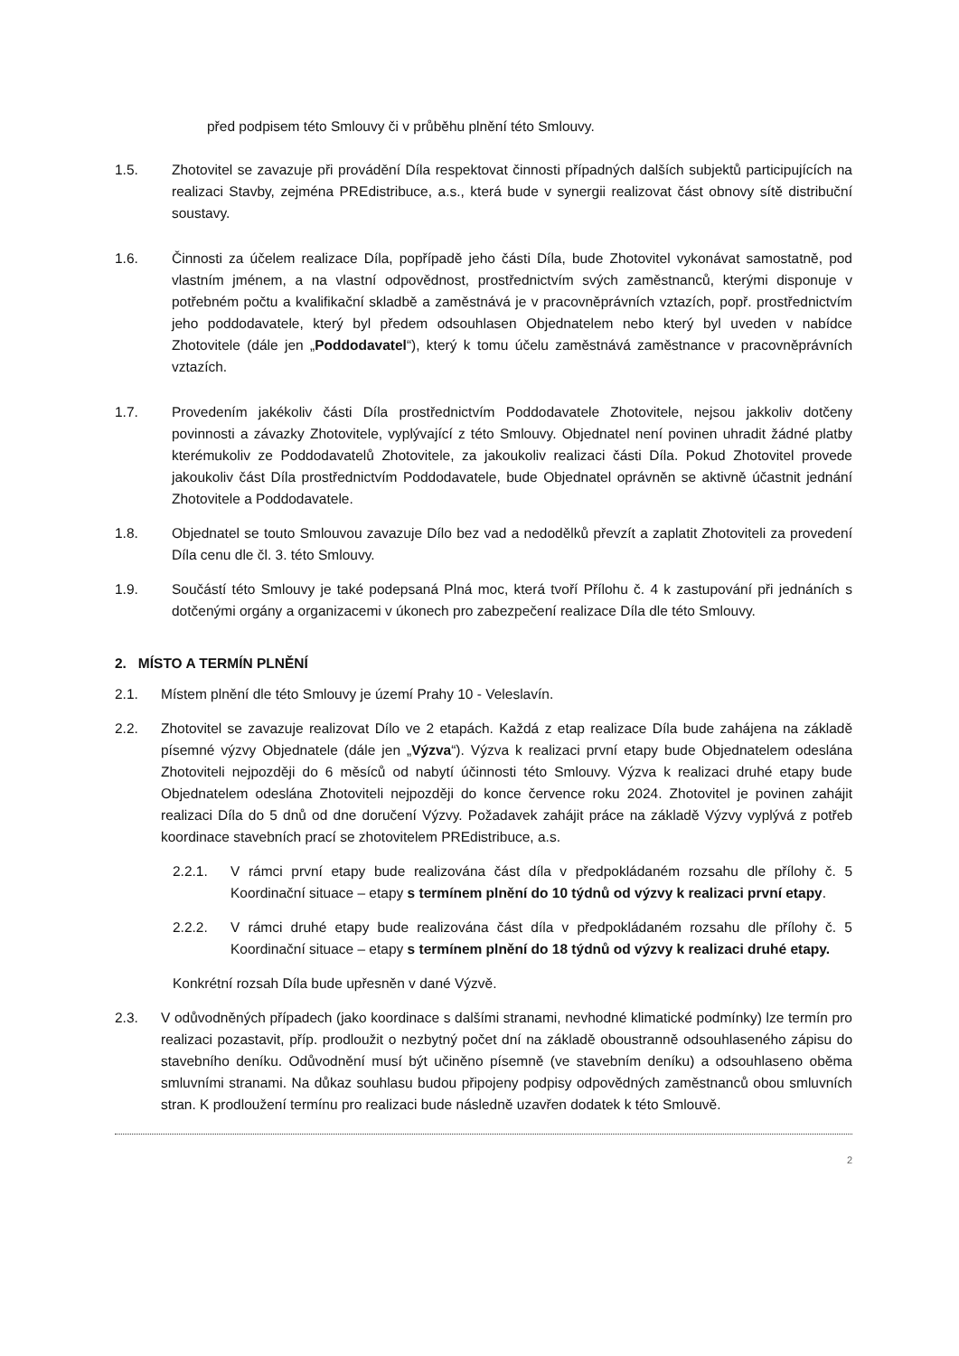před podpisem této Smlouvy či v průběhu plnění této Smlouvy.
1.5. Zhotovitel se zavazuje při provádění Díla respektovat činnosti případných dalších subjektů participujících na realizaci Stavby, zejména PREdistribuce, a.s., která bude v synergii realizovat část obnovy sítě distribuční soustavy.
1.6. Činnosti za účelem realizace Díla, popřípadě jeho části Díla, bude Zhotovitel vykonávat samostatně, pod vlastním jménem, a na vlastní odpovědnost, prostřednictvím svých zaměstnanců, kterými disponuje v potřebném počtu a kvalifikační skladbě a zaměstnává je v pracovněprávních vztazích, popř. prostřednictvím jeho poddodavatele, který byl předem odsouhlasen Objednatelem nebo který byl uveden v nabídce Zhotovitele (dále jen „Poddodavatel“), který k tomu účelu zaměstnává zaměstnance v pracovněprávních vztazích.
1.7. Provedením jakékoliv části Díla prostřednictvím Poddodavatele Zhotovitele, nejsou jakkoliv dotčeny povinnosti a závazky Zhotovitele, vyplývající z této Smlouvy. Objednatel není povinen uhradit žádné platby kterémukoliv ze Poddodavatelů Zhotovitele, za jakoukoliv realizaci části Díla. Pokud Zhotovitel provede jakoukoliv část Díla prostřednictvím Poddodavatele, bude Objednatel oprávněn se aktivně účastnit jednání Zhotovitele a Poddodavatele.
1.8. Objednatel se touto Smlouvou zavazuje Dílo bez vad a nedodělků převzít a zaplatit Zhotoviteli za provedení Díla cenu dle čl. 3. této Smlouvy.
1.9. Součástí této Smlouvy je také podepsaná Plná moc, která tvoří Přílohu č. 4 k zastupování při jednáních s dotčenými orgány a organizacemi v úkonech pro zabezpečení realizace Díla dle této Smlouvy.
2. MÍSTO A TERMÍN PLNĚNÍ
2.1. Místem plnění dle této Smlouvy je území Prahy 10 - Veleslavín.
2.2. Zhotovitel se zavazuje realizovat Dílo ve 2 etapách. Každá z etap realizace Díla bude zahájena na základě písemné výzvy Objednatele (dále jen „Výzva“). Výzva k realizaci první etapy bude Objednatelem odeslána Zhotoviteli nejpozději do 6 měsíců od nabytí účinnosti této Smlouvy. Výzva k realizaci druhé etapy bude Objednatelem odeslána Zhotoviteli nejpozději do konce července roku 2024. Zhotovitel je povinen zahájit realizaci Díla do 5 dnů od dne doručení Výzvy. Požadavek zahájit práce na základě Výzvy vyplývá z potřeb koordinace stavebních prací se zhotovitelem PREdistribuce, a.s.
2.2.1. V rámci první etapy bude realizována část díla v předpokládaném rozsahu dle přílohy č. 5 Koordinační situace – etapy s termínem plnění do 10 týdnů od výzvy k realizaci první etapy.
2.2.2. V rámci druhé etapy bude realizována část díla v předpokládaném rozsahu dle přílohy č. 5 Koordinační situace – etapy s termínem plnění do 18 týdnů od výzvy k realizaci druhé etapy.
Konkrétní rozsah Díla bude upřesněn v dané Výzvě.
2.3. V odůvodněných případech (jako koordinace s dalšími stranami, nevhodné klimatické podmínky) lze termín pro realizaci pozastavit, příp. prodloužit o nezbytný počet dní na základě oboustranně odsouhlaseného zápisu do stavebního deníku. Odůvodnění musí být učiněno písemně (ve stavebním deníku) a odsouhlaseno oběma smluvními stranami. Na důkaz souhlasu budou připojeny podpisy odpovědných zaměstnanců obou smluvních stran. K prodloužení termínu pro realizaci bude následně uzavřen dodatek k této Smlouvě.
2